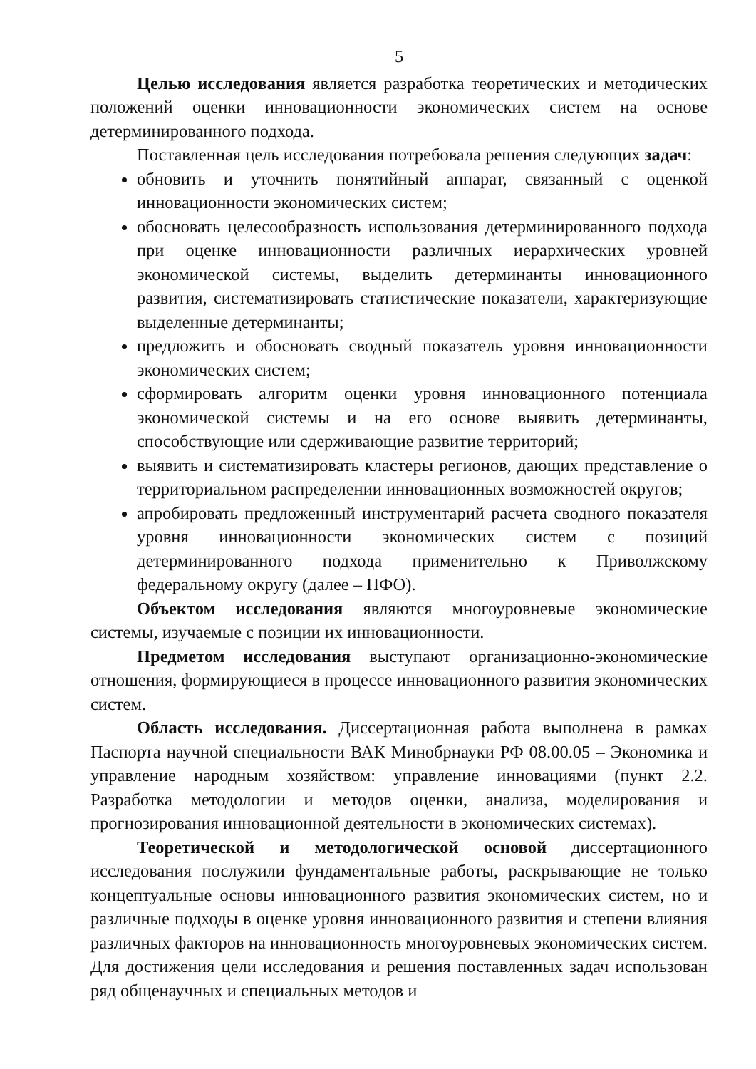5
Целью исследования является разработка теоретических и методических положений оценки инновационности экономических систем на основе детерминированного подхода.
Поставленная цель исследования потребовала решения следующих задач:
обновить и уточнить понятийный аппарат, связанный с оценкой инновационности экономических систем;
обосновать целесообразность использования детерминированного подхода при оценке инновационности различных иерархических уровней экономической системы, выделить детерминанты инновационного развития, систематизировать статистические показатели, характеризующие выделенные детерминанты;
предложить и обосновать сводный показатель уровня инновационности экономических систем;
сформировать алгоритм оценки уровня инновационного потенциала экономической системы и на его основе выявить детерминанты, способствующие или сдерживающие развитие территорий;
выявить и систематизировать кластеры регионов, дающих представление о территориальном распределении инновационных возможностей округов;
апробировать предложенный инструментарий расчета сводного показателя уровня инновационности экономических систем с позиций детерминированного подхода применительно к Приволжскому федеральному округу (далее – ПФО).
Объектом исследования являются многоуровневые экономические системы, изучаемые с позиции их инновационности.
Предметом исследования выступают организационно-экономические отношения, формирующиеся в процессе инновационного развития экономических систем.
Область исследования. Диссертационная работа выполнена в рамках Паспорта научной специальности ВАК Минобрнауки РФ 08.00.05 – Экономика и управление народным хозяйством: управление инновациями (пункт 2.2. Разработка методологии и методов оценки, анализа, моделирования и прогнозирования инновационной деятельности в экономических системах).
Теоретической и методологической основой диссертационного исследования послужили фундаментальные работы, раскрывающие не только концептуальные основы инновационного развития экономических систем, но и различные подходы в оценке уровня инновационного развития и степени влияния различных факторов на инновационность многоуровневых экономических систем. Для достижения цели исследования и решения поставленных задач использован ряд общенаучных и специальных методов и